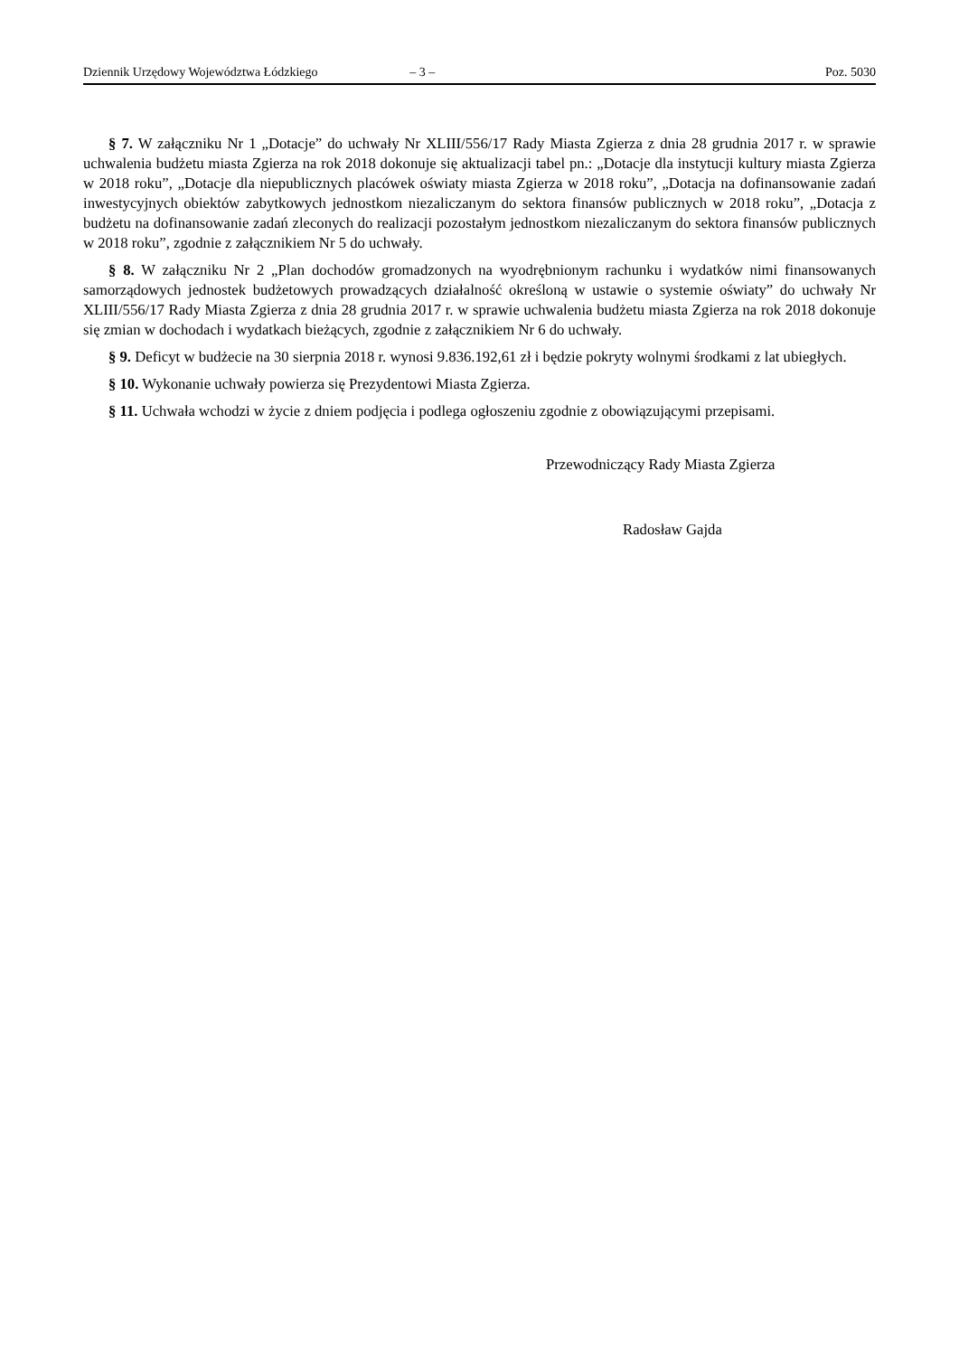Dziennik Urzędowy Województwa Łódzkiego – 3 – Poz. 5030
§ 7. W załączniku Nr 1 „Dotacje” do uchwały Nr XLIII/556/17 Rady Miasta Zgierza z dnia 28 grudnia 2017 r. w sprawie uchwalenia budżetu miasta Zgierza na rok 2018 dokonuje się aktualizacji tabel pn.: „Dotacje dla instytucji kultury miasta Zgierza w 2018 roku”, „Dotacje dla niepublicznych placówek oświaty miasta Zgierza w 2018 roku”, „Dotacja na dofinansowanie zadań inwestycyjnych obiektów zabytkowych jednostkom niezaliczanym do sektora finansów publicznych w 2018 roku”, „Dotacja z budżetu na dofinansowanie zadań zleconych do realizacji pozostałym jednostkom niezaliczanym do sektora finansów publicznych w 2018 roku”, zgodnie z załącznikiem Nr 5 do uchwały.
§ 8. W załączniku Nr 2 „Plan dochodów gromadzonych na wyodrębnionym rachunku i wydatków nimi finansowanych samorządowych jednostek budżetowych prowadzących działalność określoną w ustawie o systemie oświaty” do uchwały Nr XLIII/556/17 Rady Miasta Zgierza z dnia 28 grudnia 2017 r. w sprawie uchwalenia budżetu miasta Zgierza na rok 2018 dokonuje się zmian w dochodach i wydatkach bieżących, zgodnie z załącznikiem Nr 6 do uchwały.
§ 9. Deficyt w budżecie na 30 sierpnia 2018 r. wynosi 9.836.192,61 zł i będzie pokryty wolnymi środkami z lat ubiegłych.
§ 10. Wykonanie uchwały powierza się Prezydentowi Miasta Zgierza.
§ 11. Uchwała wchodzi w życie z dniem podjęcia i podlega ogłoszeniu zgodnie z obowiązującymi przepisami.
Przewodniczący Rady Miasta Zgierza
Radosław Gajda